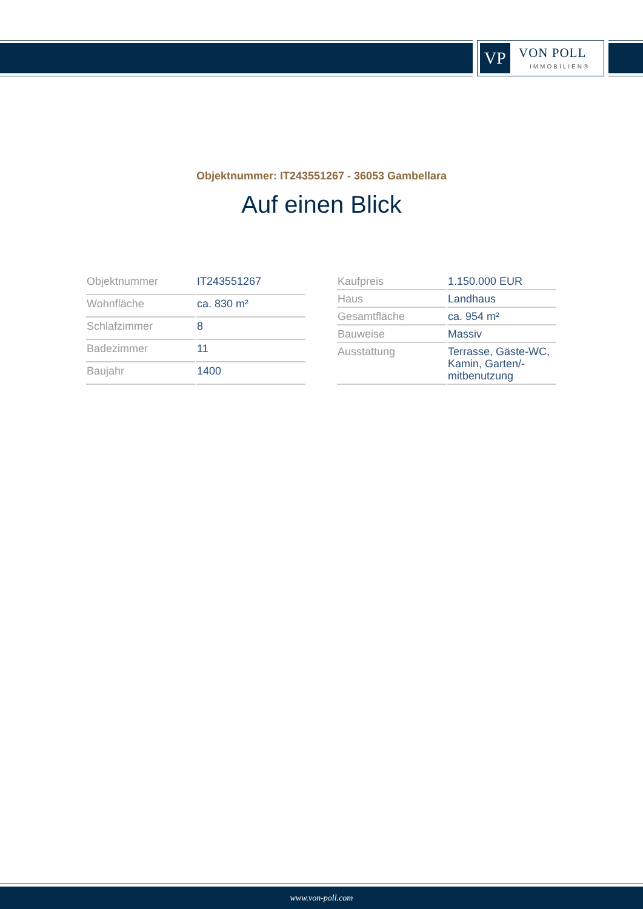VP VON POLL
IMMOBILIEN®
Objektnummer: IT243551267 - 36053 Gambellara
Auf einen Blick
| Objektnummer | IT243551267 |
| Wohnfläche | ca. 830 m² |
| Schlafzimmer | 8 |
| Badezimmer | 11 |
| Baujahr | 1400 |
| Kaufpreis | 1.150.000 EUR |
| Haus | Landhaus |
| Gesamtfläche | ca. 954 m² |
| Bauweise | Massiv |
| Ausstattung | Terrasse, Gäste-WC, Kamin, Garten/-mitbenutzung |
www.von-poll.com